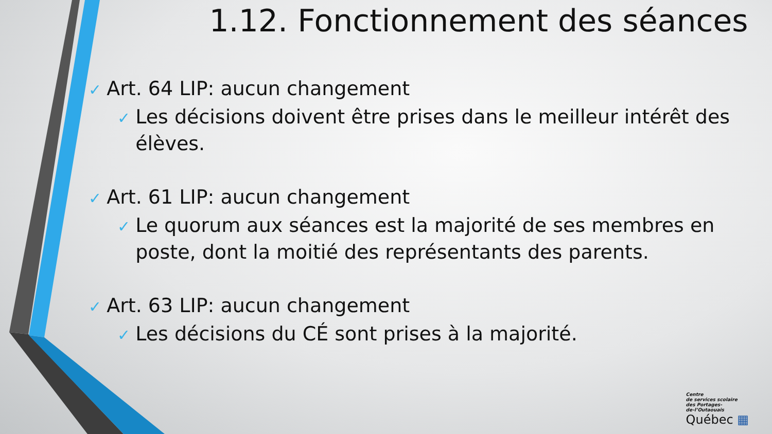1.12. Fonctionnement des séances
✓ Art. 64 LIP: aucun changement
✓ Les décisions doivent être prises dans le meilleur intérêt des élèves.
✓ Art. 61 LIP: aucun changement
✓ Le quorum aux séances est la majorité de ses membres en poste, dont la moitié des représentants des parents.
✓ Art. 63 LIP: aucun changement
✓ Les décisions du CÉ sont prises à la majorité.
Centre
de services scolaire
des Portages-
de-l’Outaouais
Québec ▦